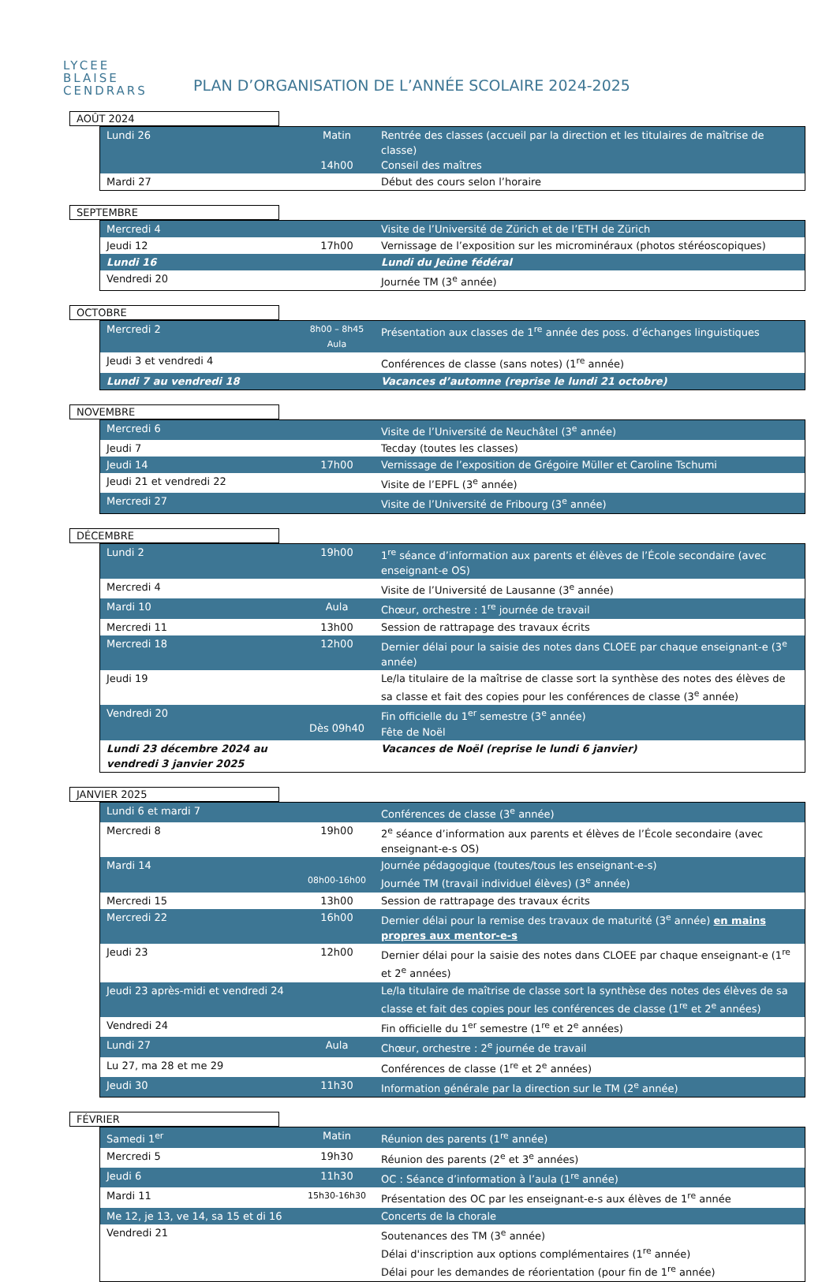LYCEE
BLAISE
CENDRARS
PLAN D’ORGANISATION DE L’ANNÉE SCOLAIRE 2024-2025
AOÛT 2024
| Lundi 26 | Matin 14h00 | Rentrée des classes (accueil par la direction et les titulaires de maîtrise de classe) Conseil des maîtres |
| Mardi 27 | | Début des cours selon l’horaire |
SEPTEMBRE
| Mercredi 4 | | Visite de l’Université de Zürich et de l’ETH de Zürich |
| Jeudi 12 | 17h00 | Vernissage de l’exposition sur les microminéraux (photos stéréoscopiques) |
| Lundi 16 | | Lundi du Jeûne fédéral |
| Vendredi 20 | | Journée TM (3<sup>e</sup> année) |
OCTOBRE
| Mercredi 2 | 8h00 – 8h45 Aula | Présentation aux classes de 1<sup>re</sup> année des poss. d’échanges linguistiques |
| Jeudi 3 et vendredi 4 | | Conférences de classe (sans notes) (1<sup>re</sup> année) |
| Lundi 7 au vendredi 18 | | Vacances d’automne (reprise le lundi 21 octobre) |
NOVEMBRE
| Mercredi 6 | | Visite de l’Université de Neuchâtel (3<sup>e</sup> année) |
| Jeudi 7 | | Tecday (toutes les classes) |
| Jeudi 14 | 17h00 | Vernissage de l’exposition de Grégoire Müller et Caroline Tschumi |
| Jeudi 21 et vendredi 22 | | Visite de l’EPFL (3<sup>e</sup> année) |
| Mercredi 27 | | Visite de l’Université de Fribourg (3<sup>e</sup> année) |
DÉCEMBRE
| Lundi 2 | 19h00 | 1<sup>re</sup> séance d’information aux parents et élèves de l’École secondaire (avec enseignant-e OS) |
| Mercredi 4 | | Visite de l’Université de Lausanne (3<sup>e</sup> année) |
| Mardi 10 | Aula | Chœur, orchestre : 1<sup>re</sup> journée de travail |
| Mercredi 11 | 13h00 | Session de rattrapage des travaux écrits |
| Mercredi 18 | 12h00 | Dernier délai pour la saisie des notes dans CLOEE par chaque enseignant-e (3<sup>e</sup> année) |
| Jeudi 19 | | Le/la titulaire de la maîtrise de classe sort la synthèse des notes des élèves de sa classe et fait des copies pour les conférences de classe (3<sup>e</sup> année) |
| Vendredi 20 | Dès 09h40 | Fin officielle du 1<sup>er</sup> semestre (3<sup>e</sup> année) Fête de Noël |
| Lundi 23 décembre 2024 au vendredi 3 janvier 2025 | | Vacances de Noël (reprise le lundi 6 janvier) |
JANVIER 2025
| Lundi 6 et mardi 7 | | Conférences de classe (3<sup>e</sup> année) |
| Mercredi 8 | 19h00 | 2<sup>e</sup> séance d’information aux parents et élèves de l’École secondaire (avec enseignant-e-s OS) |
| Mardi 14 | 08h00-16h00 | Journée pédagogique (toutes/tous les enseignant-e-s) Journée TM (travail individuel élèves) (3<sup>e</sup> année) |
| Mercredi 15 | 13h00 | Session de rattrapage des travaux écrits |
| Mercredi 22 | 16h00 | Dernier délai pour la remise des travaux de maturité (3<sup>e</sup> année) en mains propres aux mentor-e-s |
| Jeudi 23 | 12h00 | Dernier délai pour la saisie des notes dans CLOEE par chaque enseignant-e (1<sup>re</sup> et 2<sup>e</sup> années) |
| Jeudi 23 après-midi et vendredi 24 | | Le/la titulaire de maîtrise de classe sort la synthèse des notes des élèves de sa classe et fait des copies pour les conférences de classe (1<sup>re</sup> et 2<sup>e</sup> années) |
| Vendredi 24 | | Fin officielle du 1<sup>er</sup> semestre (1<sup>re</sup> et 2<sup>e</sup> années) |
| Lundi 27 | Aula | Chœur, orchestre : 2<sup>e</sup> journée de travail |
| Lu 27, ma 28 et me 29 | | Conférences de classe (1<sup>re</sup> et 2<sup>e</sup> années) |
| Jeudi 30 | 11h30 | Information générale par la direction sur le TM (2<sup>e</sup> année) |
FÉVRIER
| Samedi 1<sup>er</sup> | Matin | Réunion des parents (1<sup>re</sup> année) |
| Mercredi 5 | 19h30 | Réunion des parents (2<sup>e</sup> et 3<sup>e</sup> années) |
| Jeudi 6 | 11h30 | OC : Séance d’information à l’aula (1<sup>re</sup> année) |
| Mardi 11 | 15h30-16h30 | Présentation des OC par les enseignant-e-s aux élèves de 1<sup>re</sup> année |
| Me 12, je 13, ve 14, sa 15 et di 16 | | Concerts de la chorale |
| Vendredi 21 | | Soutenances des TM (3<sup>e</sup> année) Délai d'inscription aux options complémentaires (1<sup>re</sup> année) Délai pour les demandes de réorientation (pour fin de 1<sup>re</sup> année) |